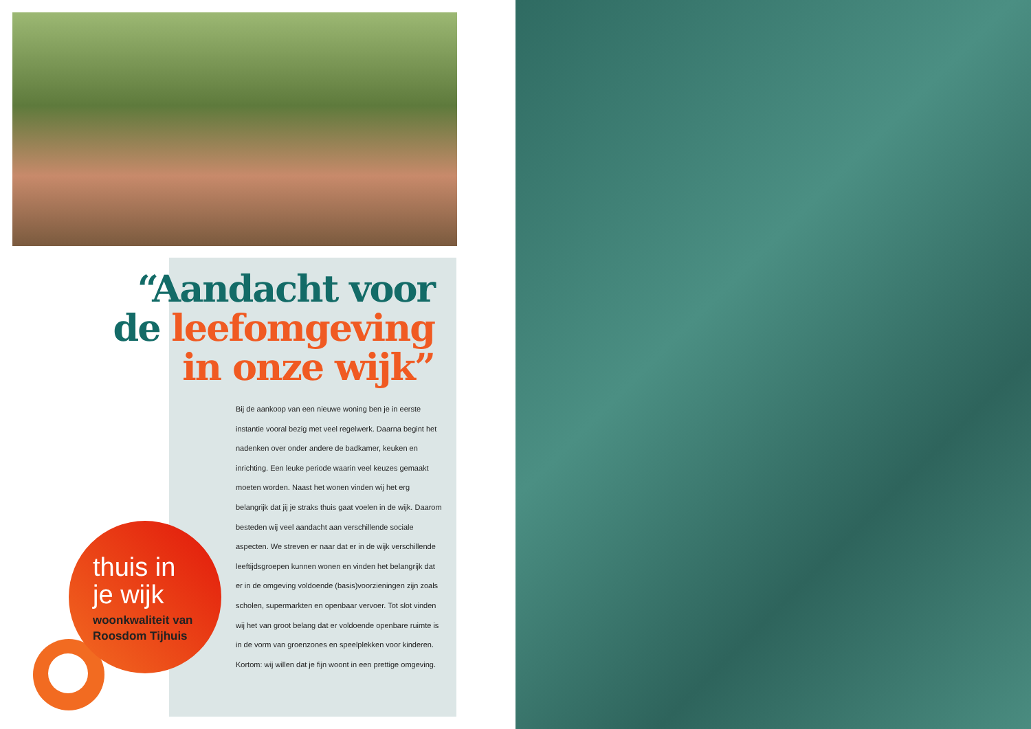“Aandacht voor
de leefomgeving
in onze wijk”
Bij de aankoop van een nieuwe woning ben je in eerste instantie vooral bezig met veel regelwerk. Daarna begint het nadenken over onder andere de badkamer, keuken en inrichting. Een leuke periode waarin veel keuzes gemaakt moeten worden. Naast het wonen vinden wij het erg belangrijk dat jij je straks thuis gaat voelen in de wijk. Daarom besteden wij veel aandacht aan verschillende sociale aspecten. We streven er naar dat er in de wijk verschillende leeftijdsgroepen kunnen wonen en vinden het belangrijk dat er in de omgeving voldoende (basis)voorzieningen zijn zoals scholen, supermarkten en openbaar vervoer. Tot slot vinden wij het van groot belang dat er voldoende openbare ruimte is in de vorm van groenzones en speelplekken voor kinderen. Kortom: wij willen dat je fijn woont in een prettige omgeving.
thuis in
je wijk
woonkwaliteit van
Roosdom Tijhuis